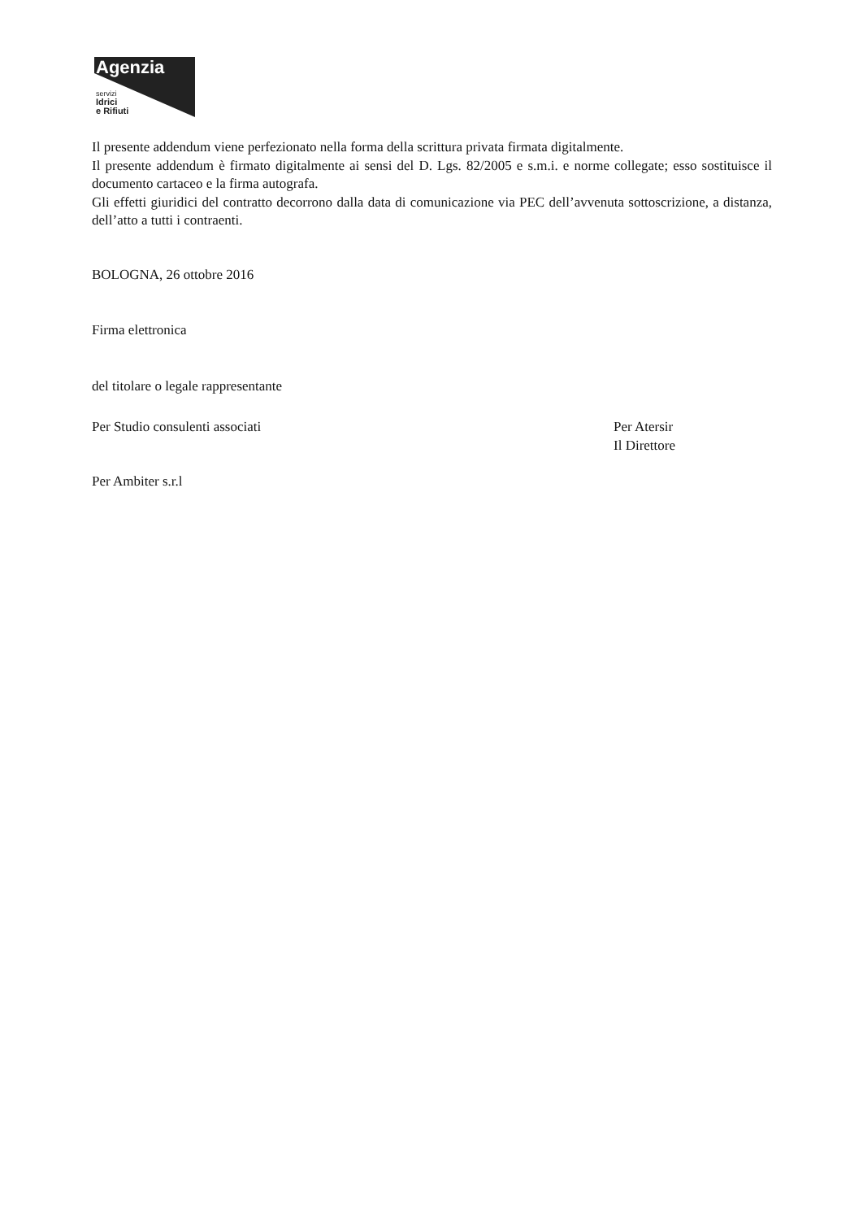Agenzia
servizi
Idrici
e Rifiuti
Il presente addendum viene perfezionato nella forma della scrittura privata firmata digitalmente.
Il presente addendum è firmato digitalmente ai sensi del D. Lgs. 82/2005 e s.m.i. e norme collegate; esso sostituisce il documento cartaceo e la firma autografa.
Gli effetti giuridici del contratto decorrono dalla data di comunicazione via PEC dell’avvenuta sottoscrizione, a distanza, dell’atto a tutti i contraenti.
BOLOGNA, 26 ottobre 2016
Firma elettronica
del titolare o legale rappresentante
Per Studio consulenti associati
Per Atersir
Il Direttore
Per Ambiter s.r.l